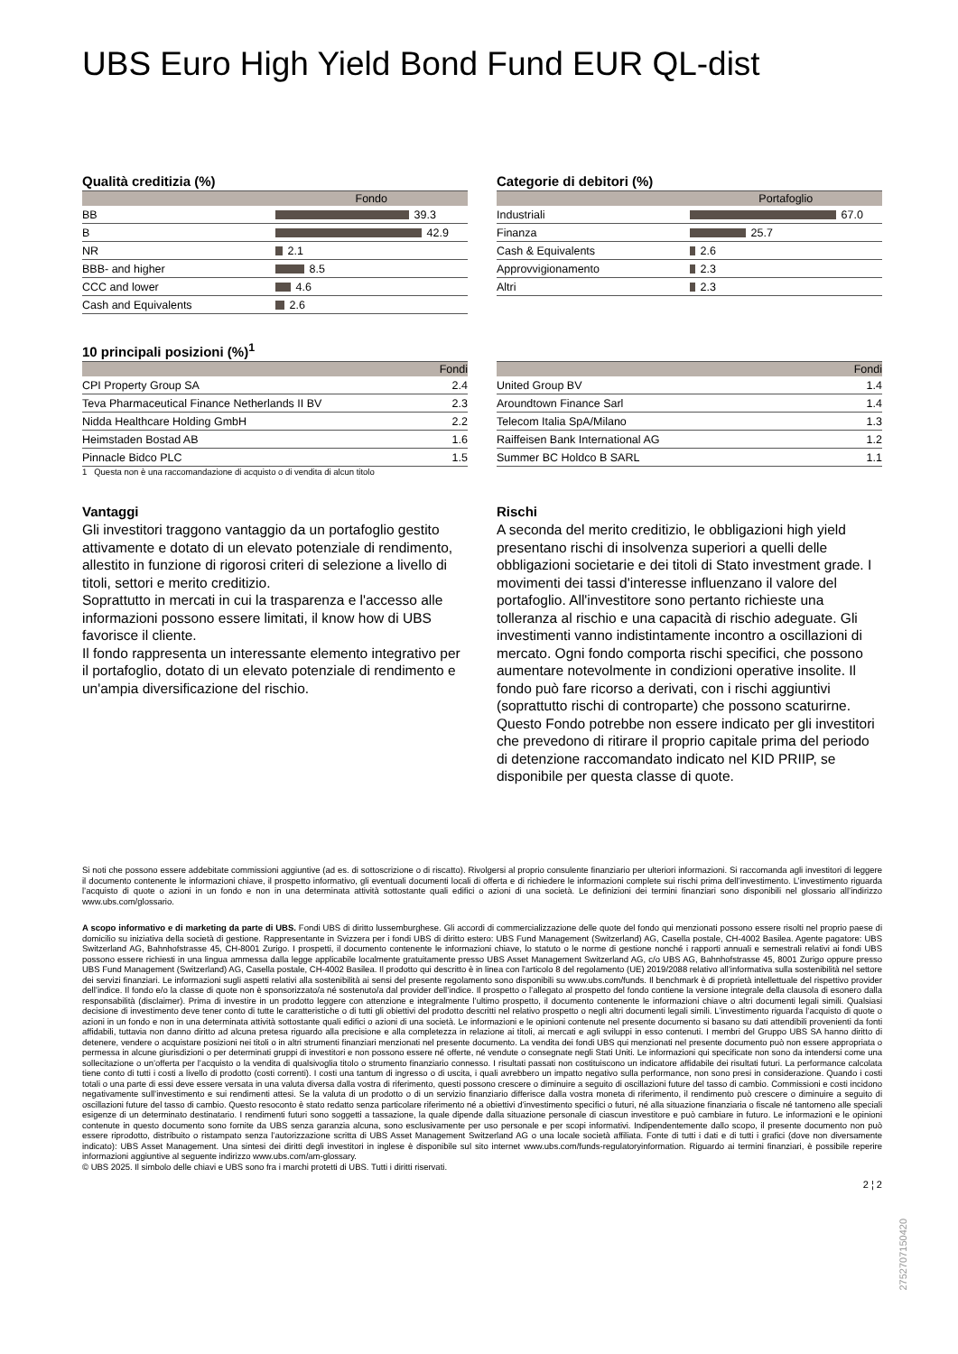UBS Euro High Yield Bond Fund EUR QL-dist
Qualità creditizia (%)
| | Fondo |
| --- | --- |
| BB | 39.3 |
| B | 42.9 |
| NR | 2.1 |
| BBB- and higher | 8.5 |
| CCC and lower | 4.6 |
| Cash and Equivalents | 2.6 |
Categorie di debitori (%)
| | Portafoglio |
| --- | --- |
| Industriali | 67.0 |
| Finanza | 25.7 |
| Cash & Equivalents | 2.6 |
| Approvvigionamento | 2.3 |
| Altri | 2.3 |
10 principali posizioni (%)<sup>1</sup>
| | Fondi |
| --- | --- |
| CPI Property Group SA | 2.4 |
| Teva Pharmaceutical Finance Netherlands II BV | 2.3 |
| Nidda Healthcare Holding GmbH | 2.2 |
| Heimstaden Bostad AB | 1.6 |
| Pinnacle Bidco PLC | 1.5 |
1 Questa non è una raccomandazione di acquisto o di vendita di alcun titolo
| | Fondi |
| --- | --- |
| United Group BV | 1.4 |
| Aroundtown Finance Sarl | 1.4 |
| Telecom Italia SpA/Milano | 1.3 |
| Raiffeisen Bank International AG | 1.2 |
| Summer BC Holdco B SARL | 1.1 |
Vantaggi
Gli investitori traggono vantaggio da un portafoglio gestito attivamente e dotato di un elevato potenziale di rendimento, allestito in funzione di rigorosi criteri di selezione a livello di titoli, settori e merito creditizio.
Soprattutto in mercati in cui la trasparenza e l'accesso alle informazioni possono essere limitati, il know how di UBS favorisce il cliente.
Il fondo rappresenta un interessante elemento integrativo per il portafoglio, dotato di un elevato potenziale di rendimento e un'ampia diversificazione del rischio.
Rischi
A seconda del merito creditizio, le obbligazioni high yield presentano rischi di insolvenza superiori a quelli delle obbligazioni societarie e dei titoli di Stato investment grade. I movimenti dei tassi d'interesse influenzano il valore del portafoglio. All'investitore sono pertanto richieste una tolleranza al rischio e una capacità di rischio adeguate. Gli investimenti vanno indistintamente incontro a oscillazioni di mercato. Ogni fondo comporta rischi specifici, che possono aumentare notevolmente in condizioni operative insolite. Il fondo può fare ricorso a derivati, con i rischi aggiuntivi (soprattutto rischi di controparte) che possono scaturirne. Questo Fondo potrebbe non essere indicato per gli investitori che prevedono di ritirare il proprio capitale prima del periodo di detenzione raccomandato indicato nel KID PRIIP, se disponibile per questa classe di quote.
Si noti che possono essere addebitate commissioni aggiuntive (ad es. di sottoscrizione o di riscatto). Rivolgersi al proprio consulente finanziario per ulteriori informazioni. Si raccomanda agli investitori di leggere il documento contenente le informazioni chiave, il prospetto informativo, gli eventuali documenti locali di offerta e di richiedere le informazioni complete sui rischi prima dell’investimento. L’investimento riguarda l’acquisto di quote o azioni in un fondo e non in una determinata attività sottostante quali edifici o azioni di una società. Le definizioni dei termini finanziari sono disponibili nel glossario all’indirizzo www.ubs.com/glossario.
A scopo informativo e di marketing da parte di UBS. Fondi UBS di diritto lussemburghese. Gli accordi di commercializzazione delle quote del fondo qui menzionati possono essere risolti nel proprio paese di domicilio su iniziativa della società di gestione. Rappresentante in Svizzera per i fondi UBS di diritto estero: UBS Fund Management (Switzerland) AG, Casella postale, CH-4002 Basilea. Agente pagatore: UBS Switzerland AG, Bahnhofstrasse 45, CH-8001 Zurigo. I prospetti, il documento contenente le informazioni chiave, lo statuto o le norme di gestione nonché i rapporti annuali e semestrali relativi ai fondi UBS possono essere richiesti in una lingua ammessa dalla legge applicabile localmente gratuitamente presso UBS Asset Management Switzerland AG, c/o UBS AG, Bahnhofstrasse 45, 8001 Zurigo oppure presso UBS Fund Management (Switzerland) AG, Casella postale, CH-4002 Basilea. Il prodotto qui descritto è in linea con l'articolo 8 del regolamento (UE) 2019/2088 relativo all’informativa sulla sostenibilità nel settore dei servizi finanziari. Le informazioni sugli aspetti relativi alla sostenibilità ai sensi del presente regolamento sono disponibili su www.ubs.com/funds. Il benchmark è di proprietà intellettuale del rispettivo provider dell’indice. Il fondo e/o la classe di quote non è sponsorizzato/a né sostenuto/a dal provider dell’indice. Il prospetto o l’allegato al prospetto del fondo contiene la versione integrale della clausola di esonero dalla responsabilità (disclaimer). Prima di investire in un prodotto leggere con attenzione e integralmente l’ultimo prospetto, il documento contenente le informazioni chiave o altri documenti legali simili. Qualsiasi decisione di investimento deve tener conto di tutte le caratteristiche o di tutti gli obiettivi del prodotto descritti nel relativo prospetto o negli altri documenti legali simili. L’investimento riguarda l’acquisto di quote o azioni in un fondo e non in una determinata attività sottostante quali edifici o azioni di una società. Le informazioni e le opinioni contenute nel presente documento si basano su dati attendibili provenienti da fonti affidabili, tuttavia non danno diritto ad alcuna pretesa riguardo alla precisione e alla completezza in relazione ai titoli, ai mercati e agli sviluppi in esso contenuti. I membri del Gruppo UBS SA hanno diritto di detenere, vendere o acquistare posizioni nei titoli o in altri strumenti finanziari menzionati nel presente documento. La vendita dei fondi UBS qui menzionati nel presente documento può non essere appropriata o permessa in alcune giurisdizioni o per determinati gruppi di investitori e non possono essere né offerte, né vendute o consegnate negli Stati Uniti. Le informazioni qui specificate non sono da intendersi come una sollecitazione o un’offerta per l’acquisto o la vendita di qualsivoglia titolo o strumento finanziario connesso. I risultati passati non costituiscono un indicatore affidabile dei risultati futuri. La performance calcolata tiene conto di tutti i costi a livello di prodotto (costi correnti). I costi una tantum di ingresso o di uscita, i quali avrebbero un impatto negativo sulla performance, non sono presi in considerazione. Quando i costi totali o una parte di essi deve essere versata in una valuta diversa dalla vostra di riferimento, questi possono crescere o diminuire a seguito di oscillazioni future del tasso di cambio. Commissioni e costi incidono negativamente sull’investimento e sui rendimenti attesi. Se la valuta di un prodotto o di un servizio finanziario differisce dalla vostra moneta di riferimento, il rendimento può crescere o diminuire a seguito di oscillazioni future del tasso di cambio. Questo resoconto è stato redatto senza particolare riferimento né a obiettivi d’investimento specifici o futuri, né alla situazione finanziaria o fiscale né tantomeno alle speciali esigenze di un determinato destinatario. I rendimenti futuri sono soggetti a tassazione, la quale dipende dalla situazione personale di ciascun investitore e può cambiare in futuro. Le informazioni e le opinioni contenute in questo documento sono fornite da UBS senza garanzia alcuna, sono esclusivamente per uso personale e per scopi informativi. Indipendentemente dallo scopo, il presente documento non può essere riprodotto, distribuito o ristampato senza l’autorizzazione scritta di UBS Asset Management Switzerland AG o una locale società affiliata. Fonte di tutti i dati e di tutti i grafici (dove non diversamente indicato): UBS Asset Management. Una sintesi dei diritti degli investitori in inglese è disponibile sul sito internet www.ubs.com/funds-regulatoryinformation. Riguardo ai termini finanziari, è possibile reperire informazioni aggiuntive al seguente indirizzo www.ubs.com/am-glossary.
© UBS 2025. Il simbolo delle chiavi e UBS sono fra i marchi protetti di UBS. Tutti i diritti riservati.
2 ¦ 2
27527071504​20